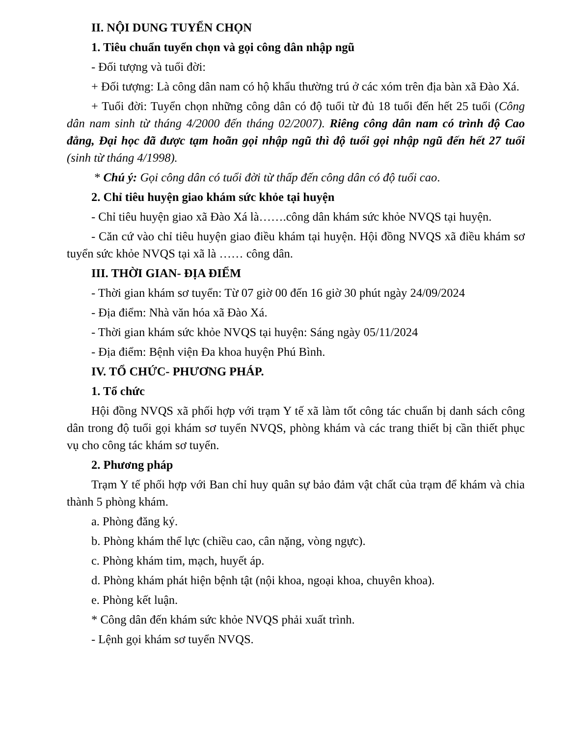II. NỘI DUNG TUYỂN CHỌN
1. Tiêu chuẩn tuyển chọn và gọi công dân nhập ngũ
- Đối tượng và tuổi đời:
+ Đối tượng: Là công dân nam có hộ khẩu thường trú ở các xóm trên địa bàn xã Đào Xá.
+ Tuổi đời: Tuyển chọn những công dân có độ tuổi từ đủ 18 tuổi đến hết 25 tuổi (Công dân nam sinh từ tháng 4/2000 đến tháng 02/2007). Riêng công dân nam có trình độ Cao đẳng, Đại học đã được tạm hoãn gọi nhập ngũ thì độ tuổi gọi nhập ngũ đến hết 27 tuổi (sinh từ tháng 4/1998).
* Chú ý: Gọi công dân có tuổi đời từ thấp đến công dân có độ tuổi cao.
2. Chỉ tiêu huyện giao khám sức khỏe tại huyện
- Chỉ tiêu huyện giao xã Đào Xá là…….công dân khám sức khỏe NVQS tại huyện.
- Căn cứ vào chỉ tiêu huyện giao điều khám tại huyện. Hội đồng NVQS xã điều khám sơ tuyển sức khỏe NVQS tại xã là …… công dân.
III. THỜI GIAN- ĐỊA ĐIỂM
- Thời gian khám sơ tuyển: Từ 07 giờ 00 đến 16 giờ 30 phút ngày 24/09/2024
- Địa điểm: Nhà văn hóa xã Đào Xá.
- Thời gian khám sức khỏe NVQS tại huyện: Sáng ngày 05/11/2024
- Địa điểm: Bệnh viện Đa khoa huyện Phú Bình.
IV. TỔ CHỨC- PHƯƠNG PHÁP.
1. Tổ chức
Hội đồng NVQS xã phối hợp với trạm Y tế xã làm tốt công tác chuẩn bị danh sách công dân trong độ tuổi gọi khám sơ tuyển NVQS, phòng khám và các trang thiết bị cần thiết phục vụ cho công tác khám sơ tuyển.
2. Phương pháp
Trạm Y tế phối hợp với Ban chỉ huy quân sự bảo đảm vật chất của trạm để khám và chia thành 5 phòng khám.
a. Phòng đăng ký.
b. Phòng khám thể lực (chiều cao, cân nặng, vòng ngực).
c. Phòng khám tim, mạch, huyết áp.
d. Phòng khám phát hiện bệnh tật (nội khoa, ngoại khoa, chuyên khoa).
e. Phòng kết luận.
* Công dân đến khám sức khỏe NVQS phải xuất trình.
- Lệnh gọi khám sơ tuyển NVQS.